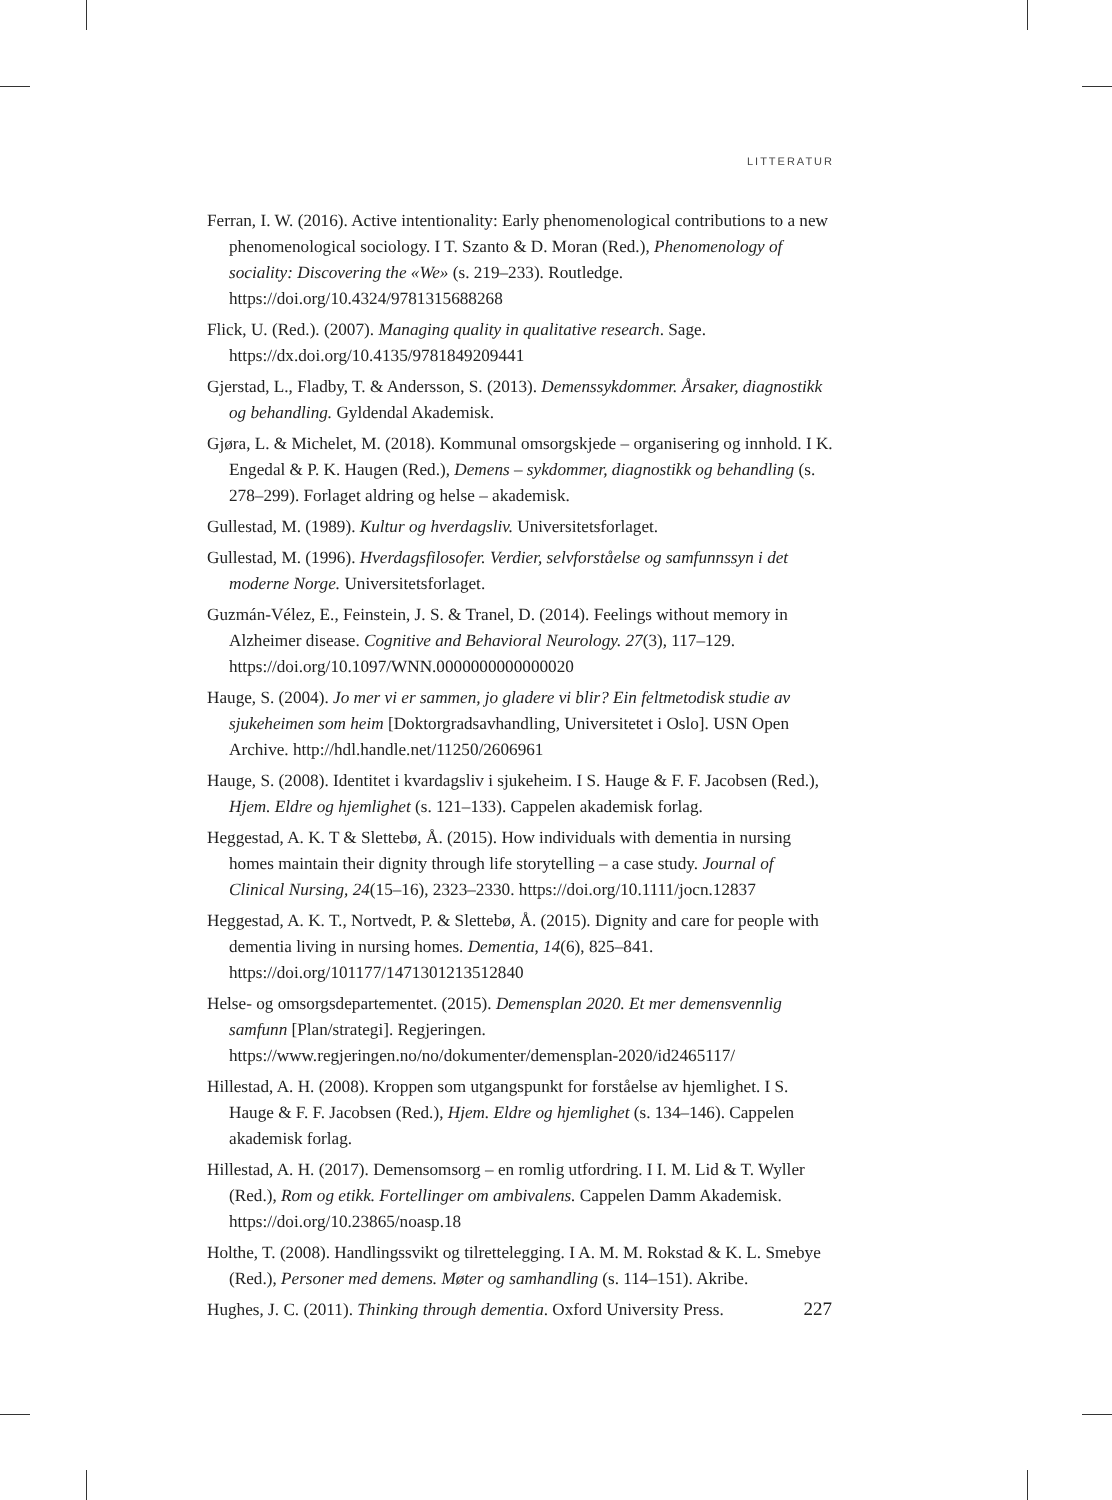LITTERATUR
Ferran, I. W. (2016). Active intentionality: Early phenomenological contributions to a new phenomenological sociology. I T. Szanto & D. Moran (Red.), Phenomenology of sociality: Discovering the «We» (s. 219–233). Routledge. https://doi.org/10.4324/9781315688268
Flick, U. (Red.). (2007). Managing quality in qualitative research. Sage. https://dx.doi.org/10.4135/9781849209441
Gjerstad, L., Fladby, T. & Andersson, S. (2013). Demenssykdommer. Årsaker, diagnostikk og behandling. Gyldendal Akademisk.
Gjøra, L. & Michelet, M. (2018). Kommunal omsorgskjede – organisering og innhold. I K. Engedal & P. K. Haugen (Red.), Demens – sykdommer, diagnostikk og behandling (s. 278–299). Forlaget aldring og helse – akademisk.
Gullestad, M. (1989). Kultur og hverdagsliv. Universitetsforlaget.
Gullestad, M. (1996). Hverdagsfilosofer. Verdier, selvforståelse og samfunnssyn i det moderne Norge. Universitetsforlaget.
Guzmán-Vélez, E., Feinstein, J. S. & Tranel, D. (2014). Feelings without memory in Alzheimer disease. Cognitive and Behavioral Neurology. 27(3), 117–129. https://doi.org/10.1097/WNN.0000000000000020
Hauge, S. (2004). Jo mer vi er sammen, jo gladere vi blir? Ein feltmetodisk studie av sjukeheimen som heim [Doktorgradsavhandling, Universitetet i Oslo]. USN Open Archive. http://hdl.handle.net/11250/2606961
Hauge, S. (2008). Identitet i kvardagsliv i sjukeheim. I S. Hauge & F. F. Jacobsen (Red.), Hjem. Eldre og hjemlighet (s. 121–133). Cappelen akademisk forlag.
Heggestad, A. K. T & Slettebø, Å. (2015). How individuals with dementia in nursing homes maintain their dignity through life storytelling – a case study. Journal of Clinical Nursing, 24(15–16), 2323–2330. https://doi.org/10.1111/jocn.12837
Heggestad, A. K. T., Nortvedt, P. & Slettebø, Å. (2015). Dignity and care for people with dementia living in nursing homes. Dementia, 14(6), 825–841. https://doi.org/101177/1471301213512840
Helse- og omsorgsdepartementet. (2015). Demensplan 2020. Et mer demensvennlig samfunn [Plan/strategi]. Regjeringen. https://www.regjeringen.no/no/dokumenter/demensplan-2020/id2465117/
Hillestad, A. H. (2008). Kroppen som utgangspunkt for forståelse av hjemlighet. I S. Hauge & F. F. Jacobsen (Red.), Hjem. Eldre og hjemlighet (s. 134–146). Cappelen akademisk forlag.
Hillestad, A. H. (2017). Demensomsorg – en romlig utfordring. I I. M. Lid & T. Wyller (Red.), Rom og etikk. Fortellinger om ambivalens. Cappelen Damm Akademisk. https://doi.org/10.23865/noasp.18
Holthe, T. (2008). Handlingssvikt og tilrettelegging. I A. M. M. Rokstad & K. L. Smebye (Red.), Personer med demens. Møter og samhandling (s. 114–151). Akribe.
Hughes, J. C. (2011). Thinking through dementia. Oxford University Press.
227